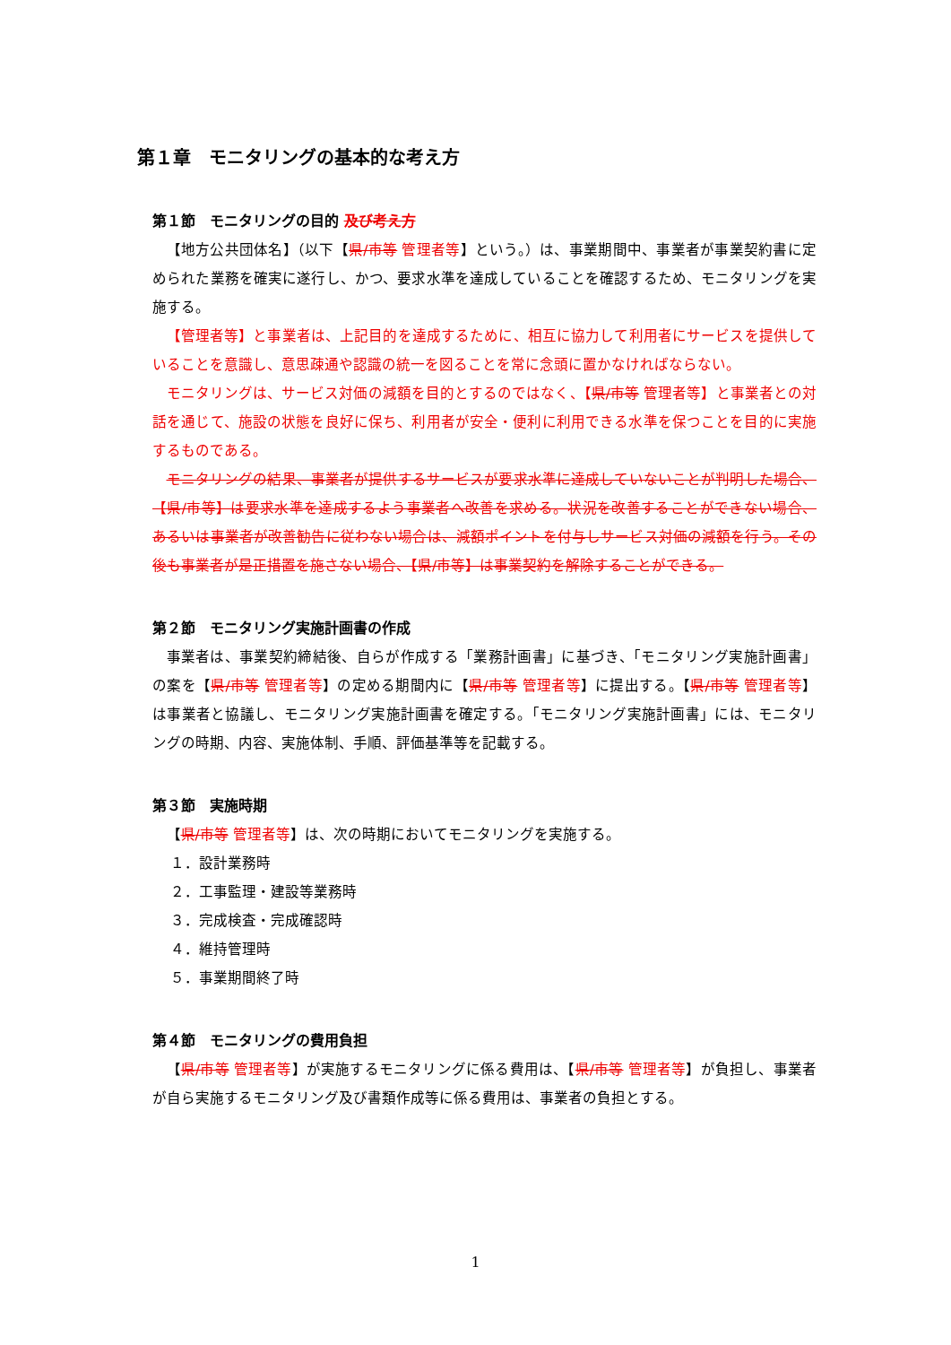第１章　モニタリングの基本的な考え方
第１節　モニタリングの目的 及び考え方
【地方公共団体名】（以下【県/市等 管理者等】という。）は、事業期間中、事業者が事業契約書に定められた業務を確実に遂行し、かつ、要求水準を達成していることを確認するため、モニタリングを実施する。
【管理者等】と事業者は、上記目的を達成するために、相互に協力して利用者にサービスを提供していることを意識し、意思疎通や認識の統一を図ることを常に念頭に置かなければならない。
モニタリングは、サービス対価の減額を目的とするのではなく、【県/市等 管理者等】と事業者との対話を通じて、施設の状態を良好に保ち、利用者が安全・便利に利用できる水準を保つことを目的に実施するものである。
モニタリングの結果、事業者が提供するサービスが要求水準に達成していないことが判明した場合、【県/市等】は要求水準を達成するよう事業者へ改善を求める。状況を改善することができない場合、あるいは事業者が改善勧告に従わない場合は、減額ポイントを付与しサービス対価の減額を行う。その後も事業者が是正措置を施さない場合、【県/市等】は事業契約を解除することができる。
第２節　モニタリング実施計画書の作成
事業者は、事業契約締結後、自らが作成する「業務計画書」に基づき、「モニタリング実施計画書」の案を【県/市等 管理者等】の定める期間内に【県/市等 管理者等】に提出する。【県/市等 管理者等】は事業者と協議し、モニタリング実施計画書を確定する。「モニタリング実施計画書」には、モニタリングの時期、内容、実施体制、手順、評価基準等を記載する。
第３節　実施時期
【県/市等 管理者等】は、次の時期においてモニタリングを実施する。
１．設計業務時
２．工事監理・建設等業務時
３．完成検査・完成確認時
４．維持管理時
５．事業期間終了時
第４節　モニタリングの費用負担
【県/市等 管理者等】が実施するモニタリングに係る費用は、【県/市等 管理者等】が負担し、事業者が自ら実施するモニタリング及び書類作成等に係る費用は、事業者の負担とする。
1